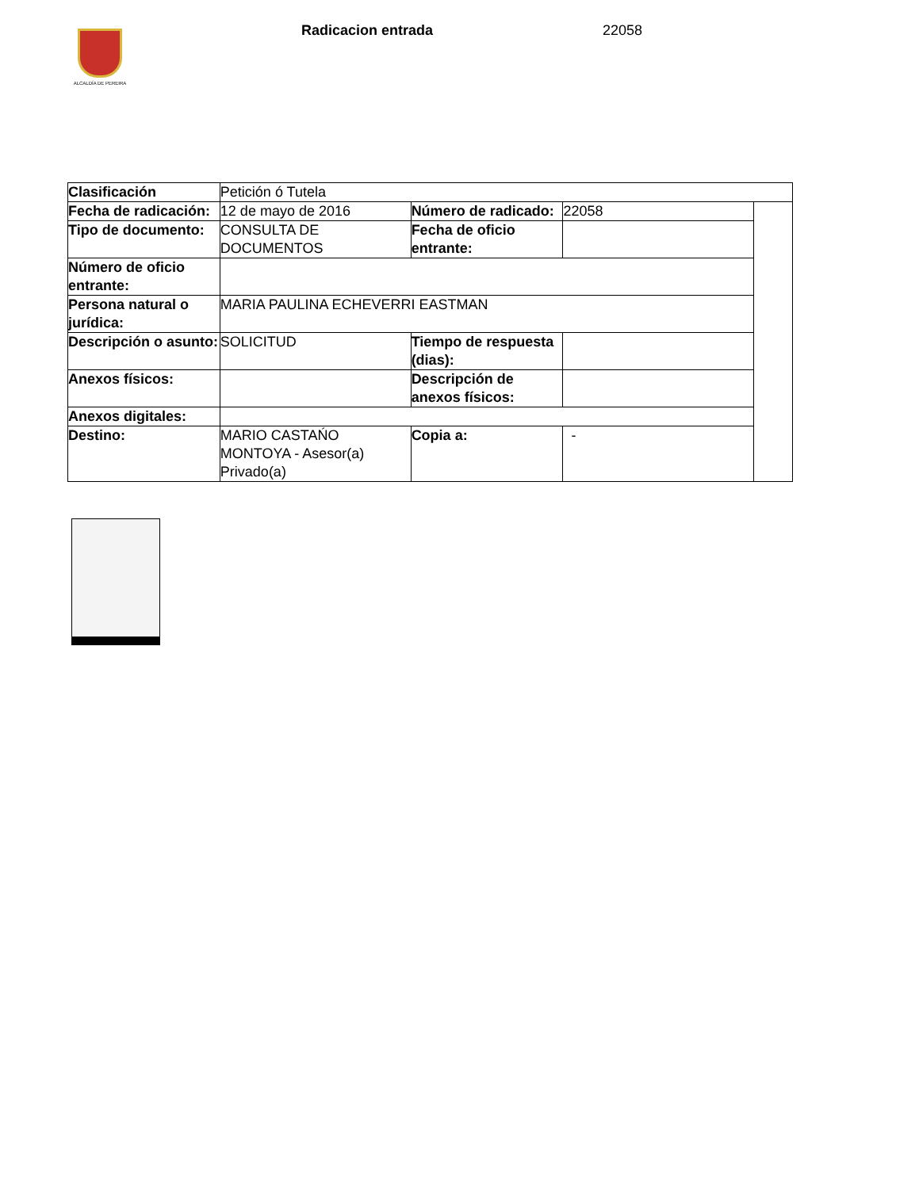ALCALDÍA DE PEREIRA Radicacion entrada 22058
| Clasificación | Petición ó Tutela | | | |
| Fecha de radicación: | 12 de mayo de 2016 | Número de radicado: | 22058 | |
| Tipo de documento: | CONSULTA DE DOCUMENTOS | Fecha de oficio entrante: | | |
| Número de oficio entrante: | | | | |
| Persona natural o jurídica: | MARIA PAULINA ECHEVERRI EASTMAN | | | |
| Descripción o asunto: | SOLICITUD | Tiempo de respuesta (dias): | | |
| Anexos físicos: | | Descripción de anexos físicos: | | |
| Anexos digitales: | | | | |
| Destino: | MARIO CASTAŃO MONTOYA - Asesor(a) Privado(a) | Copia a: | - | |